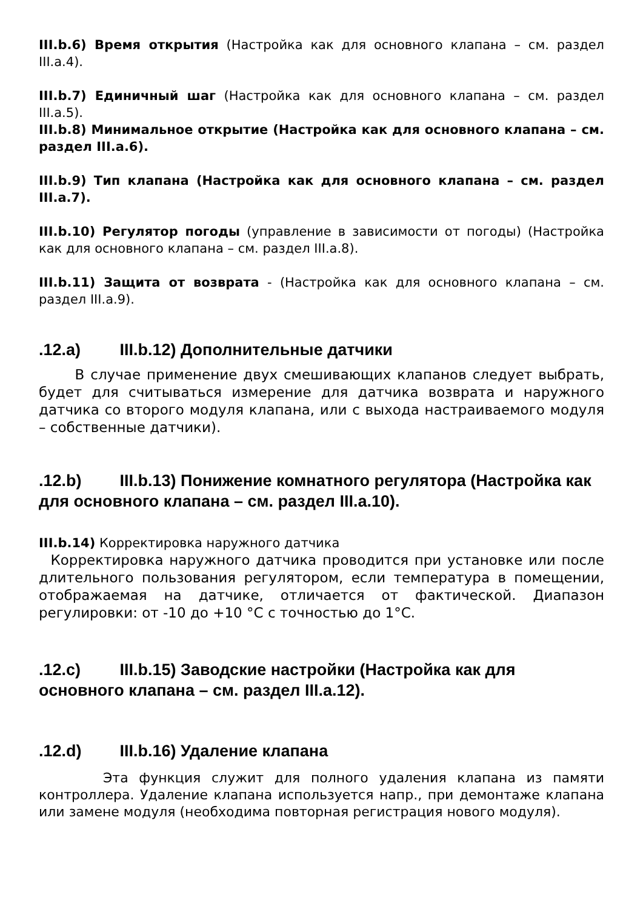III.b.6) Время открытия (Настройка как для основного клапана – см. раздел III.a.4).
III.b.7) Единичный шаг (Настройка как для основного клапана – см. раздел III.a.5).
III.b.8) Минимальное открытие (Настройка как для основного клапана – см. раздел III.a.6).
III.b.9) Тип клапана (Настройка как для основного клапана – см. раздел III.a.7).
III.b.10) Регулятор погоды (управление в зависимости от погоды) (Настройка как для основного клапана – см. раздел III.a.8).
III.b.11) Защита от возврата - (Настройка как для основного клапана – см. раздел III.a.9).
.12.a) III.b.12) Дополнительные датчики
В случае применение двух смешивающих клапанов следует выбрать, будет для считываться измерение для датчика возврата и наружного датчика со второго модуля клапана, или с выхода настраиваемого модуля – собственные датчики).
.12.b) III.b.13) Понижение комнатного регулятора (Настройка как для основного клапана – см. раздел III.a.10).
III.b.14) Корректировка наружного датчика
Корректировка наружного датчика проводится при установке или после длительного пользования регулятором, если температура в помещении, отображаемая на датчике, отличается от фактической. Диапазон регулировки: от -10 до +10 °C с точностью до 1°C.
.12.c) III.b.15) Заводские настройки (Настройка как для основного клапана – см. раздел III.a.12).
.12.d) III.b.16) Удаление клапана
Эта функция служит для полного удаления клапана из памяти контроллера. Удаление клапана используется напр., при демонтаже клапана или замене модуля (необходима повторная регистрация нового модуля).